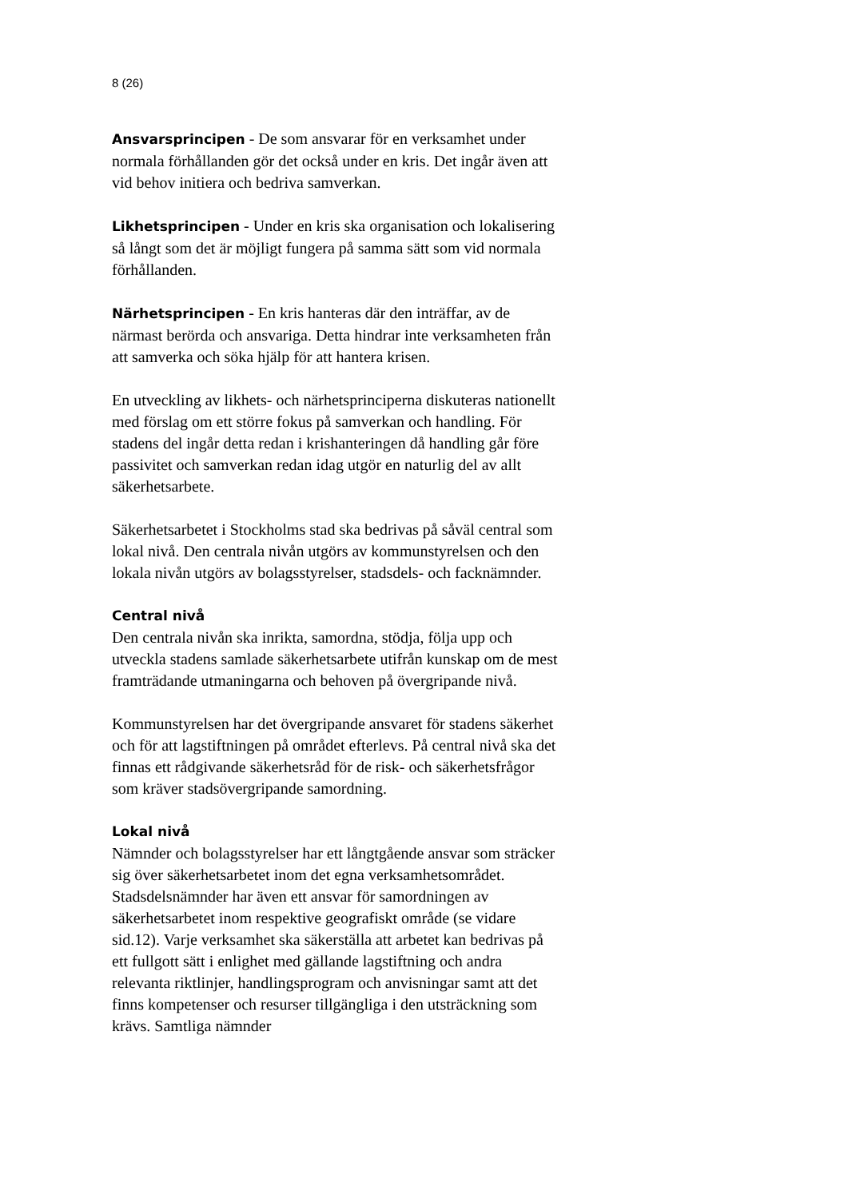8 (26)
Ansvarsprincipen - De som ansvarar för en verksamhet under normala förhållanden gör det också under en kris. Det ingår även att vid behov initiera och bedriva samverkan.
Likhetsprincipen - Under en kris ska organisation och lokalisering så långt som det är möjligt fungera på samma sätt som vid normala förhållanden.
Närhetsprincipen - En kris hanteras där den inträffar, av de närmast berörda och ansvariga. Detta hindrar inte verksamheten från att samverka och söka hjälp för att hantera krisen.
En utveckling av likhets- och närhetsprinciperna diskuteras nationellt med förslag om ett större fokus på samverkan och handling. För stadens del ingår detta redan i krishanteringen då handling går före passivitet och samverkan redan idag utgör en naturlig del av allt säkerhetsarbete.
Säkerhetsarbetet i Stockholms stad ska bedrivas på såväl central som lokal nivå. Den centrala nivån utgörs av kommunstyrelsen och den lokala nivån utgörs av bolagsstyrelser, stadsdels- och facknämnder.
Central nivå
Den centrala nivån ska inrikta, samordna, stödja, följa upp och utveckla stadens samlade säkerhetsarbete utifrån kunskap om de mest framträdande utmaningarna och behoven på övergripande nivå.
Kommunstyrelsen har det övergripande ansvaret för stadens säkerhet och för att lagstiftningen på området efterlevs. På central nivå ska det finnas ett rådgivande säkerhetsråd för de risk- och säkerhetsfrågor som kräver stadsövergripande samordning.
Lokal nivå
Nämnder och bolagsstyrelser har ett långtgående ansvar som sträcker sig över säkerhetsarbetet inom det egna verksamhetsområdet. Stadsdelsnämnder har även ett ansvar för samordningen av säkerhetsarbetet inom respektive geografiskt område (se vidare sid.12). Varje verksamhet ska säkerställa att arbetet kan bedrivas på ett fullgott sätt i enlighet med gällande lagstiftning och andra relevanta riktlinjer, handlingsprogram och anvisningar samt att det finns kompetenser och resurser tillgängliga i den utsträckning som krävs. Samtliga nämnder